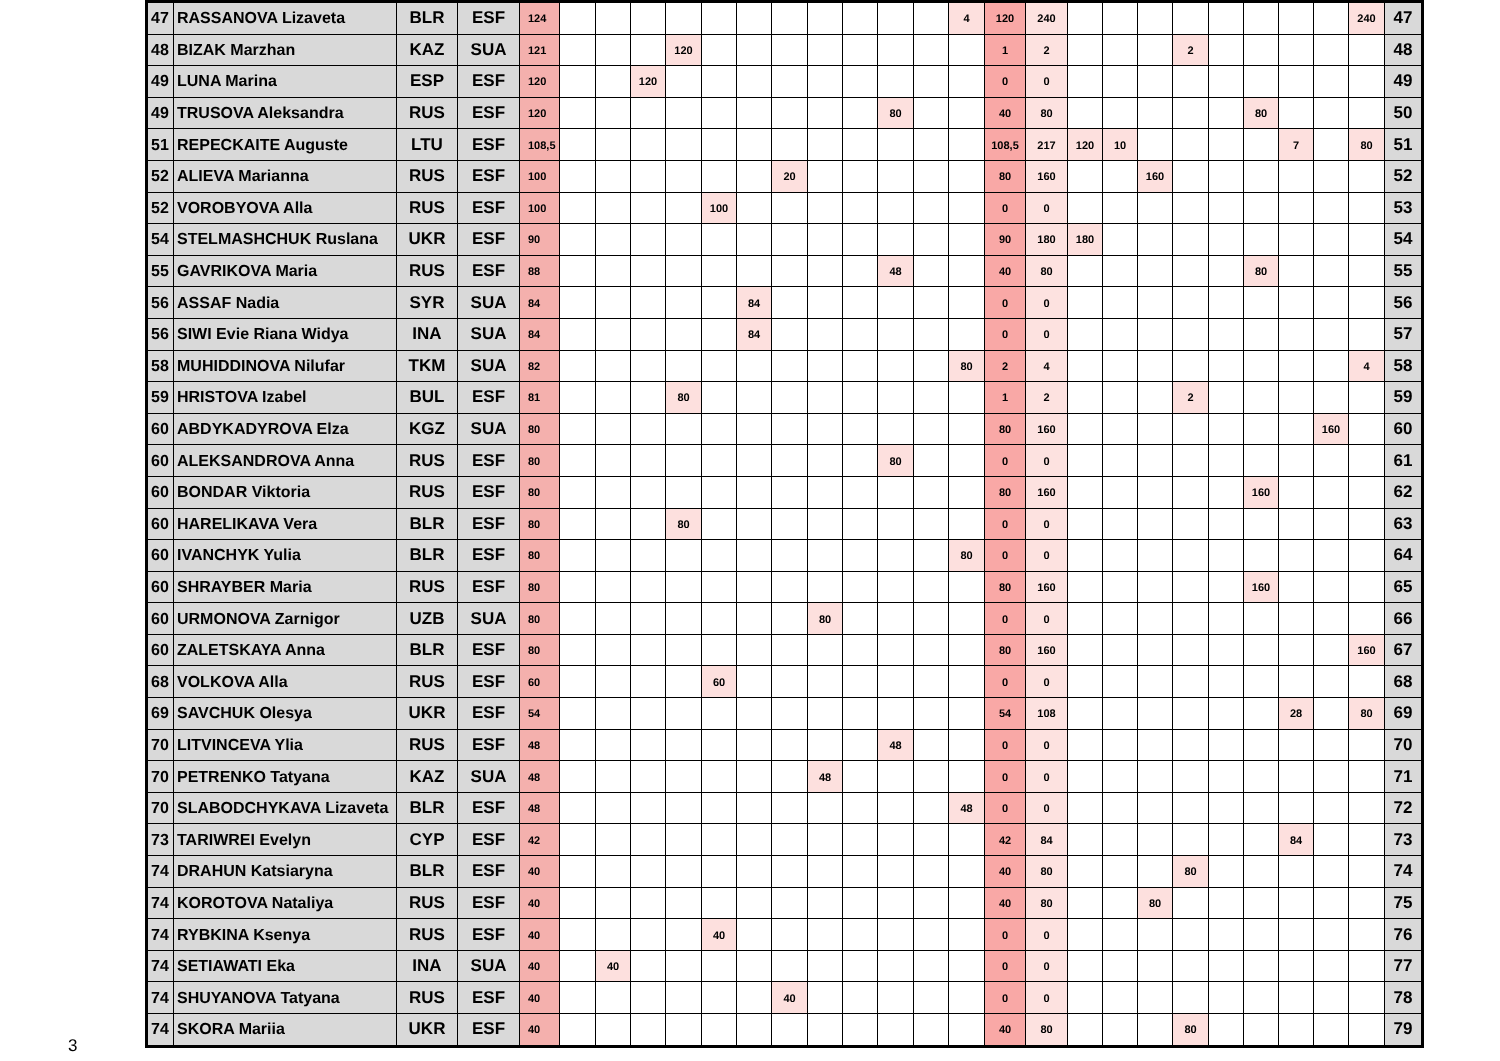| 47 | RASSANOVA Lizaveta | BLR | ESF | 124 | | | | | | | | | | | | 4 | 120 | 240 | | | | | | | | | 240 | 47 |
| 48 | BIZAK Marzhan | KAZ | SUA | 121 | | | | 120 | | | | | | | | | 1 | 2 | | | | 2 | | | | | | 48 |
| 49 | LUNA Marina | ESP | ESF | 120 | | | 120 | | | | | | | | | | 0 | 0 | | | | | | | | | | 49 |
| 49 | TRUSOVA Aleksandra | RUS | ESF | 120 | | | | | | | | | | 80 | | | 40 | 80 | | | | | | 80 | | | | 50 |
| 51 | REPECKAITE Auguste | LTU | ESF | 108,5 | | | | | | | | | | | | | 108,5 | 217 | 120 | 10 | | | | | 7 | | 80 | 51 |
| 52 | ALIEVA Marianna | RUS | ESF | 100 | | | | | | | 20 | | | | | | 80 | 160 | | | 160 | | | | | | | 52 |
| 52 | VOROBYOVA Alla | RUS | ESF | 100 | | | | | 100 | | | | | | | | 0 | 0 | | | | | | | | | | 53 |
| 54 | STELMASHCHUK Ruslana | UKR | ESF | 90 | | | | | | | | | | | | | 90 | 180 | 180 | | | | | | | | | 54 |
| 55 | GAVRIKOVA Maria | RUS | ESF | 88 | | | | | | | | | | 48 | | | 40 | 80 | | | | | | 80 | | | | 55 |
| 56 | ASSAF Nadia | SYR | SUA | 84 | | | | | | 84 | | | | | | | 0 | 0 | | | | | | | | | | 56 |
| 56 | SIWI Evie Riana Widya | INA | SUA | 84 | | | | | | 84 | | | | | | | 0 | 0 | | | | | | | | | | 57 |
| 58 | MUHIDDINOVA Nilufar | TKM | SUA | 82 | | | | | | | | | | | | 80 | 2 | 4 | | | | | | | | | 4 | 58 |
| 59 | HRISTOVA Izabel | BUL | ESF | 81 | | | | 80 | | | | | | | | | 1 | 2 | | | | 2 | | | | | | 59 |
| 60 | ABDYKADYROVA Elza | KGZ | SUA | 80 | | | | | | | | | | | | | 80 | 160 | | | | | | | | 160 | | 60 |
| 60 | ALEKSANDROVA Anna | RUS | ESF | 80 | | | | | | | | | | 80 | | | 0 | 0 | | | | | | | | | | 61 |
| 60 | BONDAR Viktoria | RUS | ESF | 80 | | | | | | | | | | | | | 80 | 160 | | | | | | 160 | | | | 62 |
| 60 | HARELIKAVA Vera | BLR | ESF | 80 | | | | 80 | | | | | | | | | 0 | 0 | | | | | | | | | | 63 |
| 60 | IVANCHYK Yulia | BLR | ESF | 80 | | | | | | | | | | | | 80 | 0 | 0 | | | | | | | | | | 64 |
| 60 | SHRAYBER Maria | RUS | ESF | 80 | | | | | | | | | | | | | 80 | 160 | | | | | | 160 | | | | 65 |
| 60 | URMONOVA Zarnigor | UZB | SUA | 80 | | | | | | | | 80 | | | | | 0 | 0 | | | | | | | | | | 66 |
| 60 | ZALETSKAYA Anna | BLR | ESF | 80 | | | | | | | | | | | | | 80 | 160 | | | | | | | | | 160 | 67 |
| 68 | VOLKOVA Alla | RUS | ESF | 60 | | | | | 60 | | | | | | | | 0 | 0 | | | | | | | | | | 68 |
| 69 | SAVCHUK Olesya | UKR | ESF | 54 | | | | | | | | | | | | | 54 | 108 | | | | | | | 28 | | 80 | 69 |
| 70 | LITVINCEVA Ylia | RUS | ESF | 48 | | | | | | | | | | 48 | | | 0 | 0 | | | | | | | | | | 70 |
| 70 | PETRENKO Tatyana | KAZ | SUA | 48 | | | | | | | | 48 | | | | | 0 | 0 | | | | | | | | | | 71 |
| 70 | SLABODCHYKAVA Lizaveta | BLR | ESF | 48 | | | | | | | | | | | | 48 | 0 | 0 | | | | | | | | | | 72 |
| 73 | TARIWREI Evelyn | CYP | ESF | 42 | | | | | | | | | | | | | 42 | 84 | | | | | | | 84 | | | 73 |
| 74 | DRAHUN Katsiaryna | BLR | ESF | 40 | | | | | | | | | | | | | 40 | 80 | | | | 80 | | | | | | 74 |
| 74 | KOROTOVA Nataliya | RUS | ESF | 40 | | | | | | | | | | | | | 40 | 80 | | | 80 | | | | | | | 75 |
| 74 | RYBKINA Ksenya | RUS | ESF | 40 | | | | | 40 | | | | | | | | 0 | 0 | | | | | | | | | | 76 |
| 74 | SETIAWATI Eka | INA | SUA | 40 | | 40 | | | | | | | | | | | 0 | 0 | | | | | | | | | | 77 |
| 74 | SHUYANOVA Tatyana | RUS | ESF | 40 | | | | | | | 40 | | | | | | 0 | 0 | | | | | | | | | | 78 |
| 74 | SKORA Mariia | UKR | ESF | 40 | | | | | | | | | | | | | 40 | 80 | | | | 80 | | | | | | 79 |
3